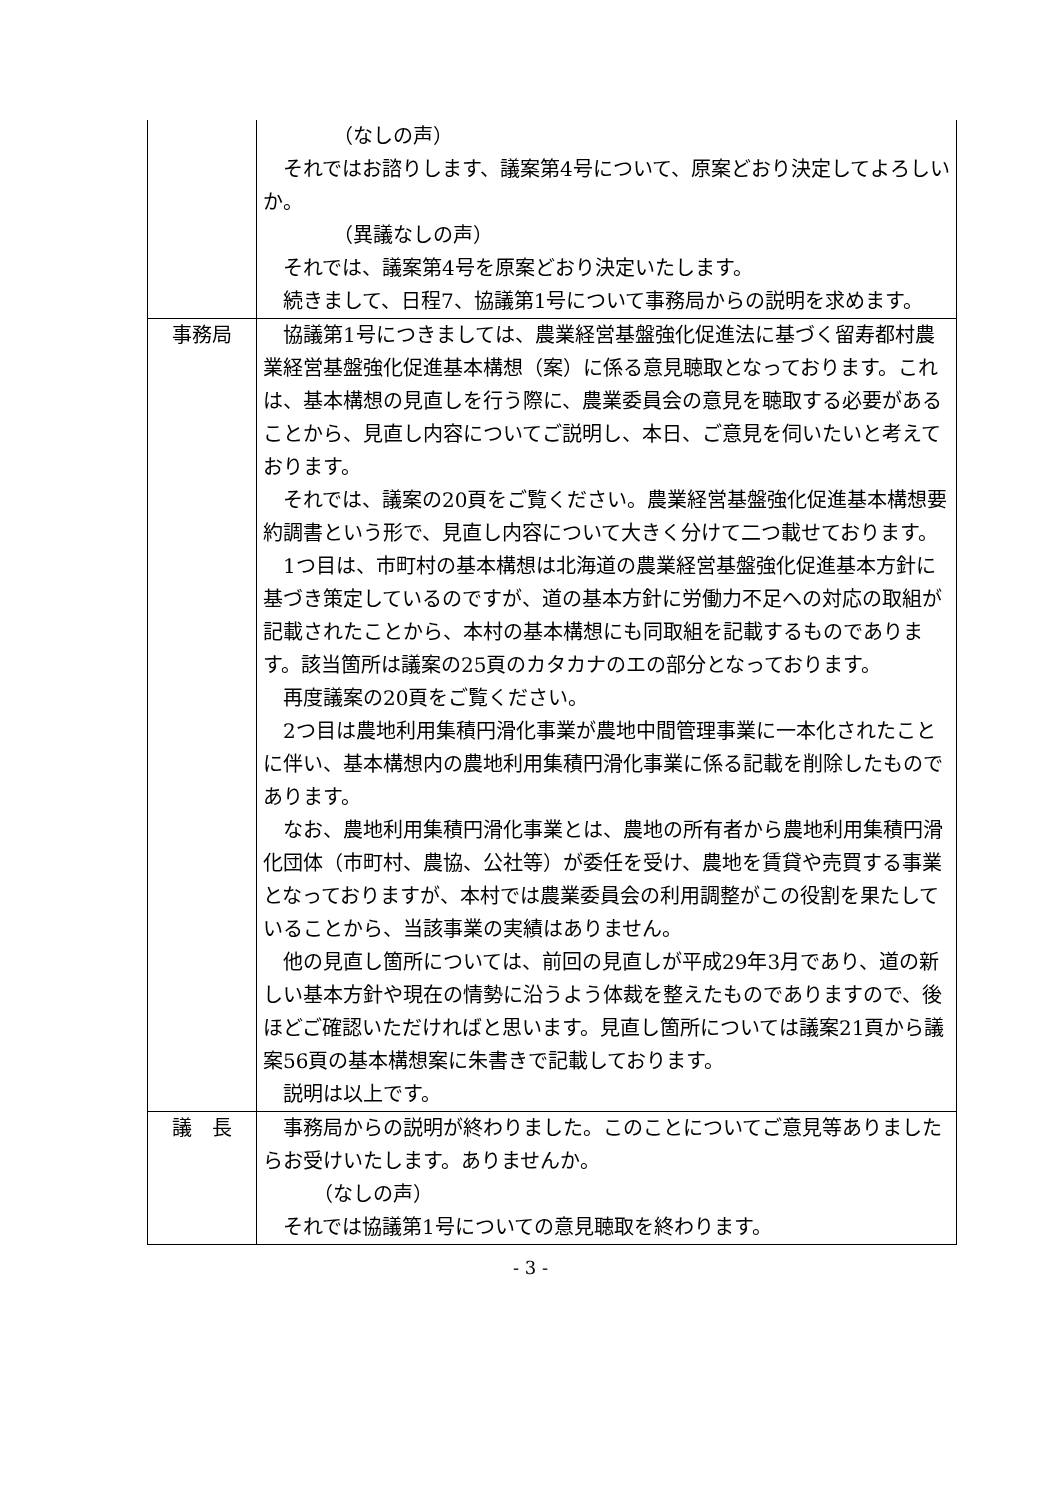| | （なしの声） それではお諮りします、議案第4号について、原案どおり決定してよろしいか。 （異議なしの声） それでは、議案第4号を原案どおり決定いたします。 続きまして、日程7、協議第1号について事務局からの説明を求めます。 |
| 事務局 | 協議第1号につきましては、農業経営基盤強化促進法に基づく留寿都村農業経営基盤強化促進基本構想（案）に係る意見聴取となっております。これは、基本構想の見直しを行う際に、農業委員会の意見を聴取する必要があることから、見直し内容についてご説明し、本日、ご意見を伺いたいと考えております。 それでは、議案の20頁をご覧ください。農業経営基盤強化促進基本構想要約調書という形で、見直し内容について大きく分けて二つ載せております。 1つ目は、市町村の基本構想は北海道の農業経営基盤強化促進基本方針に基づき策定しているのですが、道の基本方針に労働力不足への対応の取組が記載されたことから、本村の基本構想にも同取組を記載するものであります。該当箇所は議案の25頁のカタカナのエの部分となっております。 再度議案の20頁をご覧ください。 2つ目は農地利用集積円滑化事業が農地中間管理事業に一本化されたことに伴い、基本構想内の農地利用集積円滑化事業に係る記載を削除したものであります。 なお、農地利用集積円滑化事業とは、農地の所有者から農地利用集積円滑化団体（市町村、農協、公社等）が委任を受け、農地を賃貸や売買する事業となっておりますが、本村では農業委員会の利用調整がこの役割を果たしていることから、当該事業の実績はありません。 他の見直し箇所については、前回の見直しが平成29年3月であり、道の新しい基本方針や現在の情勢に沿うよう体裁を整えたものでありますので、後ほどご確認いただければと思います。見直し箇所については議案21頁から議案56頁の基本構想案に朱書きで記載しております。 説明は以上です。 |
| 議 長 | 事務局からの説明が終わりました。このことについてご意見等ありましたらお受けいたします。ありませんか。 （なしの声） それでは協議第1号についての意見聴取を終わります。 |
- 3 -